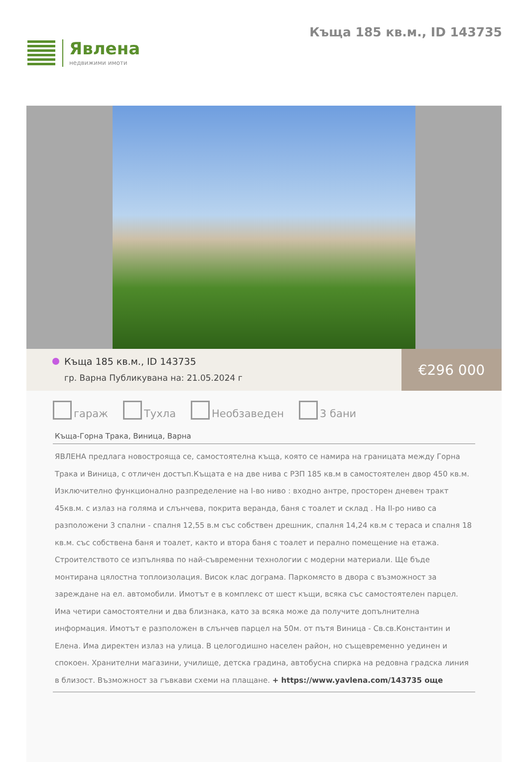Явлена
недвижими имоти
Къща 185 кв.м., ID 143735
Къща 185 кв.м., ID 143735
гр. Варна Публикувана на: 21.05.2024 г
€296 000
гараж Тухла Необзаведен 3 бани
Къща-Горна Трака, Виница, Варна
ЯВЛЕНА предлага новостроящa се, самостоятелна къща, която се намира на границата между Горна Трака и Виница, с отличен достъп.Къщата е на две нива с РЗП 185 кв.м в самостоятелен двор 450 кв.м. Изключително функционално разпределение на I-во ниво : входно антре, просторен дневен тракт 45кв.м. с излаз на голяма и слънчева, покрита веранда, баня с тоалет и склад . На II-ро ниво са разположени 3 спални - спалня 12,55 в.м със собствен дрешник, спалня 14,24 кв.м с тераса и спалня 18 кв.м. със собствена баня и тоалет, както и втора баня с тоалет и перално помещение на етажа.
Строителството се изпълнява по най-съвременни технологии с модерни материали. Ще бъде монтирана цялостна топлоизолация. Висок клас дограма. Паркомясто в двора с възможност за зареждане на ел. автомобили. Имотът е в комплекс от шест къщи, всяка със самостоятелен парцел. Има четири самостоятелни и два близнака, като за всяка може да получите допълнителна информация. Имотът е разположен в слънчев парцел на 50м. от пътя Виница - Св.св.Константин и Елена. Има директен излаз на улица. В целогодишно населен район, но същевременно уединен и спокоен. Хранителни магазини, училище, детска градина, автобусна спирка на редовна градска линия в близост. Възможност за гъвкави схеми на плащане. + https://www.yavlena.com/143735 още